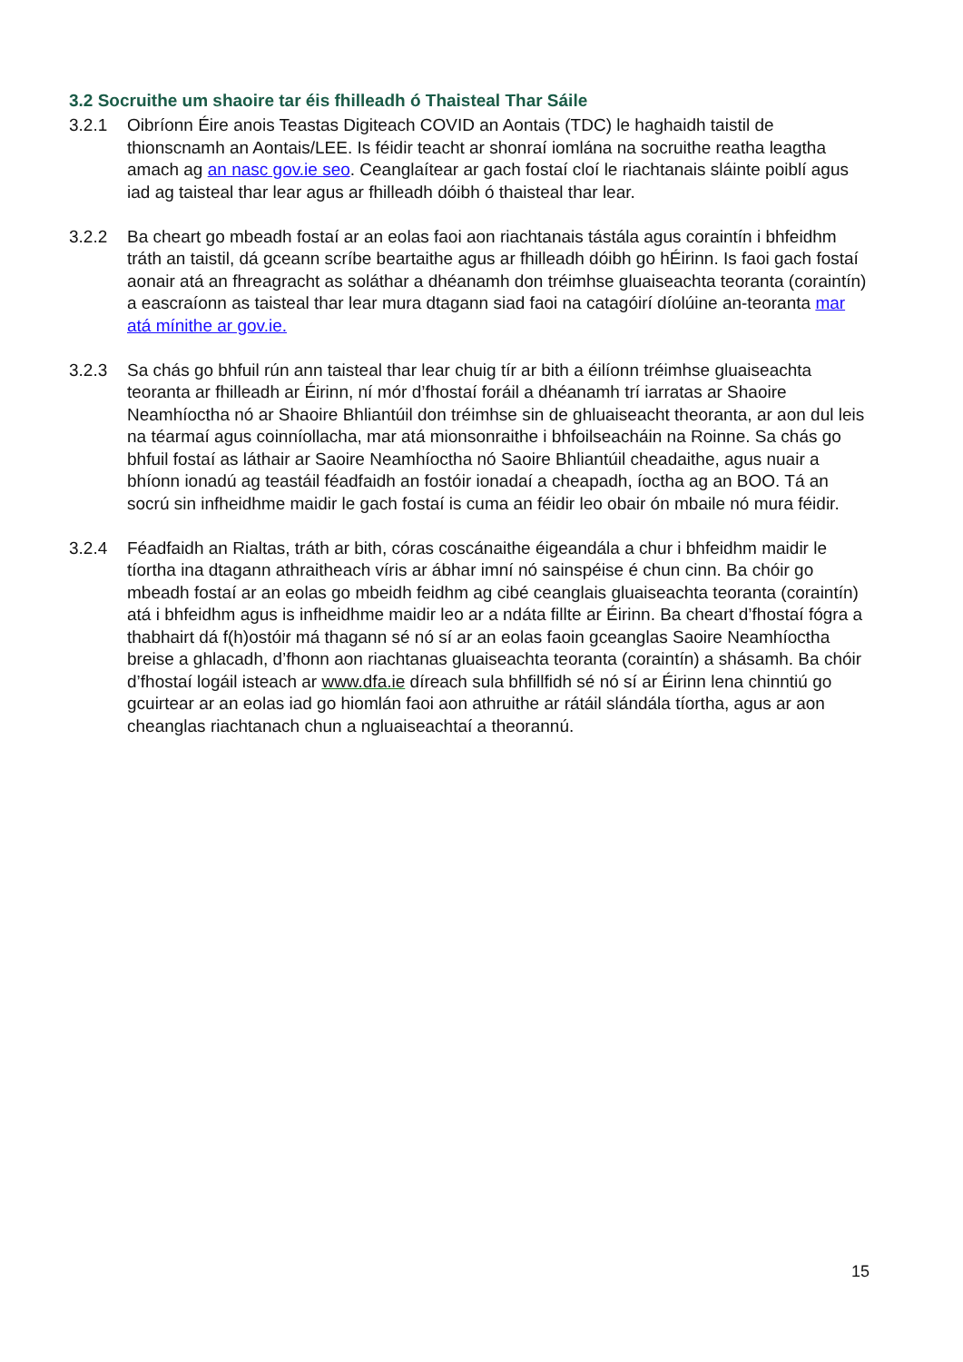3.2 Socruithe um shaoire tar éis fhilleadh ó Thaisteal Thar Sáile
3.2.1 Oibríonn Éire anois Teastas Digiteach COVID an Aontais (TDC) le haghaidh taistil de thionscnamh an Aontais/LEE. Is féidir teacht ar shonraí iomlána na socruithe reatha leagtha amach ag an nasc gov.ie seo. Ceanglaítear ar gach fostaí cloí le riachtanais sláinte poiblí agus iad ag taisteal thar lear agus ar fhilleadh dóibh ó thaisteal thar lear.
3.2.2 Ba cheart go mbeadh fostaí ar an eolas faoi aon riachtanais tástála agus coraintín i bhfeidhm tráth an taistil, dá gceann scríbe beartaithe agus ar fhilleadh dóibh go hÉirinn. Is faoi gach fostaí aonair atá an fhreagracht as soláthar a dhéanamh don tréimhse gluaiseachta teoranta (coraintín) a eascraíonn as taisteal thar lear mura dtagann siad faoi na catagóirí díolúine an-teoranta mar atá mínithe ar gov.ie.
3.2.3 Sa chás go bhfuil rún ann taisteal thar lear chuig tír ar bith a éilíonn tréimhse gluaiseachta teoranta ar fhilleadh ar Éirinn, ní mór d’fhostaí foráil a dhéanamh trí iarratas ar Shaoire Neamhíoctha nó ar Shaoire Bhliantúil don tréimhse sin de ghluaiseacht theoranta, ar aon dul leis na téarmaí agus coinníollacha, mar atá mionsonraithe i bhfoilseacháin na Roinne. Sa chás go bhfuil fostaí as láthair ar Saoire Neamhíoctha nó Saoire Bhliantúil cheadaithe, agus nuair a bhíonn ionadú ag teastáil féadfaidh an fostóir ionadaí a cheapadh, íoctha ag an BOO. Tá an socrú sin infheidhme maidir le gach fostaí is cuma an féidir leo obair ón mbaile nó mura féidir.
3.2.4 Féadfaidh an Rialtas, tráth ar bith, córas coscánaithe éigeandála a chur i bhfeidhm maidir le tíortha ina dtagann athraitheach víris ar ábhar imní nó sainspéise é chun cinn. Ba chóir go mbeadh fostaí ar an eolas go mbeidh feidhm ag cibé ceanglais gluaiseachta teoranta (coraintín) atá i bhfeidhm agus is infheidhme maidir leo ar a ndáta fillte ar Éirinn. Ba cheart d’fhostaí fógra a thabhairt dá f(h)ostóir má thagann sé nó sí ar an eolas faoin gceanglas Saoire Neamhíoctha breise a ghlacadh, d’fhonn aon riachtanas gluaiseachta teoranta (coraintín) a shásamh. Ba chóir d’fhostaí logáil isteach ar www.dfa.ie díreach sula bhfillfidh sé nó sí ar Éirinn lena chinntiú go gcuirtear ar an eolas iad go hiomlán faoi aon athruithe ar rátáil slándála tíortha, agus ar aon cheanglas riachtanach chun a ngluaiseachtaí a theorannú.
15